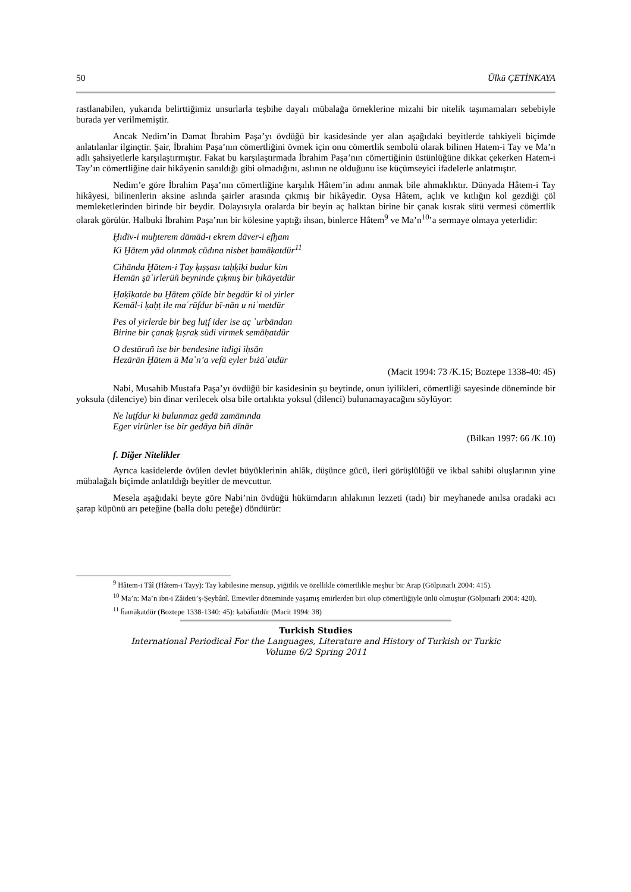50 Ülkü ÇETİNKAYA
rastlanabilen, yukarıda belirttiğimiz unsurlarla teşbihe dayalı mübalağa örneklerine mizahi bir nitelik taşımamaları sebebiyle burada yer verilmemiştir.
Ancak Nedim’in Damat İbrahim Paşa’yı övdüğü bir kasidesinde yer alan aşağıdaki beyitlerde tahkiyeli biçimde anlatılanlar ilginçtir. Şair, İbrahim Paşa’nın cömertliğini övmek için onu cömertlik sembolü olarak bilinen Hatem-i Tay ve Ma’n adlı şahsiyetlerle karşılaştırmıştır. Fakat bu karşılaştırmada İbrahim Paşa’nın cömertiğinin üstünlüğüne dikkat çekerken Hatem-i Tay’ın cömertliğine dair hikâyenin sanıldığı gibi olmadığını, aslının ne olduğunu ise küçümseyici ifadelerle anlatmıştır.
Nedim’e göre İbrahim Paşa’nın cömertliğine karşılık Hâtem’in adını anmak bile ahmaklıktır. Dünyada Hâtem-i Tay hikâyesi, bilinenlerin aksine aslında şairler arasında çıkmış bir hikâyedir. Oysa Hâtem, açlık ve kıtlığın kol gezdiği çöl memleketlerinden birinde bir beydir. Dolayısıyla oralarda bir beyin aç halktan birine bir çanak kısrak sütü vermesi cömertlik olarak görülür. Halbuki İbrahim Paşa’nın bir kölesine yaptığı ihsan, binlerce Hâtem<sup>9</sup> ve Ma’n<sup>10</sup>’a sermaye olmaya yeterlidir:
Ḫıdīv-i muḫterem dāmād-ı ekrem dāver-i efḫam
Ki Ḫātem yād olınmaḳ cūdına nisbet ḥamāḳatdür<sup>11</sup>
Cihānda Ḫātem-i Ṭay ḳıṣṣası taḥḳīḳi budur kim
Hemān şāʿirlerüñ beyninde çıḳmış bir ḥikāyetdür
Ḥaḳīḳatde bu Ḫātem çölde bir begdür ki ol yirler
Kemāl-i ḳaḥṭ ile maʿrūfdur bī-nān u niʿmetdür
Pes ol yirlerde bir beg luṭf ider ise aç ʿurbāndan
Birine bir çanaḳ ḳıṣraḳ südi virmek semāḥatdür
O destūruñ ise bir bendesine itdigi iḥsān
Hezārān Ḫātem ü Maʿn’a vefā eyler bıżāʿatdür
(Macit 1994: 73 /K.15; Boztepe 1338-40: 45)
Nabi, Musahib Mustafa Paşa’yı övdüğü bir kasidesinin şu beytinde, onun iyilikleri, cömertliği sayesinde döneminde bir yoksula (dilenciye) bin dinar verilecek olsa bile ortalıkta yoksul (dilenci) bulunamayacağını söylüyor:
Ne luṭfdur ki bulunmaz gedā zamānında
Eger virürler ise bir gedāya biñ dīnār
(Bilkan 1997: 66 /K.10)
f. Diğer Nitelikler
Ayrıca kasidelerde övülen devlet büyüklerinin ahlâk, düşünce gücü, ileri görüşlülüğü ve ikbal sahibi oluşlarının yine mübalağalı biçimde anlatıldığı beyitler de mevcuttur.
Mesela aşağıdaki beyte göre Nabi’nin övdüğü hükümdarın ahlakının lezzeti (tadı) bir meyhanede anılsa oradaki acı şarap küpünü arı peteğine (balla dolu peteğe) döndürür:
<sup>9</sup> Hâtem-i Tâî (Hâtem-i Tayy): Tay kabilesine mensup, yiğitlik ve özellikle cömertlikle meşhur bir Arap (Gölpınarlı 2004: 415).
<sup>10</sup> Ma’n: Ma’n ibn-i Zâideti’ş-Şeybânî. Emeviler döneminde yaşamış emirlerden biri olup cömertliğiyle ünlü olmuştur (Gölpınarlı 2004: 420).
<sup>11</sup> ĥamāḳatdür (Boztepe 1338-1340: 45): ḳabāĥatdür (Macit 1994: 38)
Turkish Studies
International Periodical For the Languages, Literature and History of Turkish or Turkic
Volume 6/2 Spring 2011